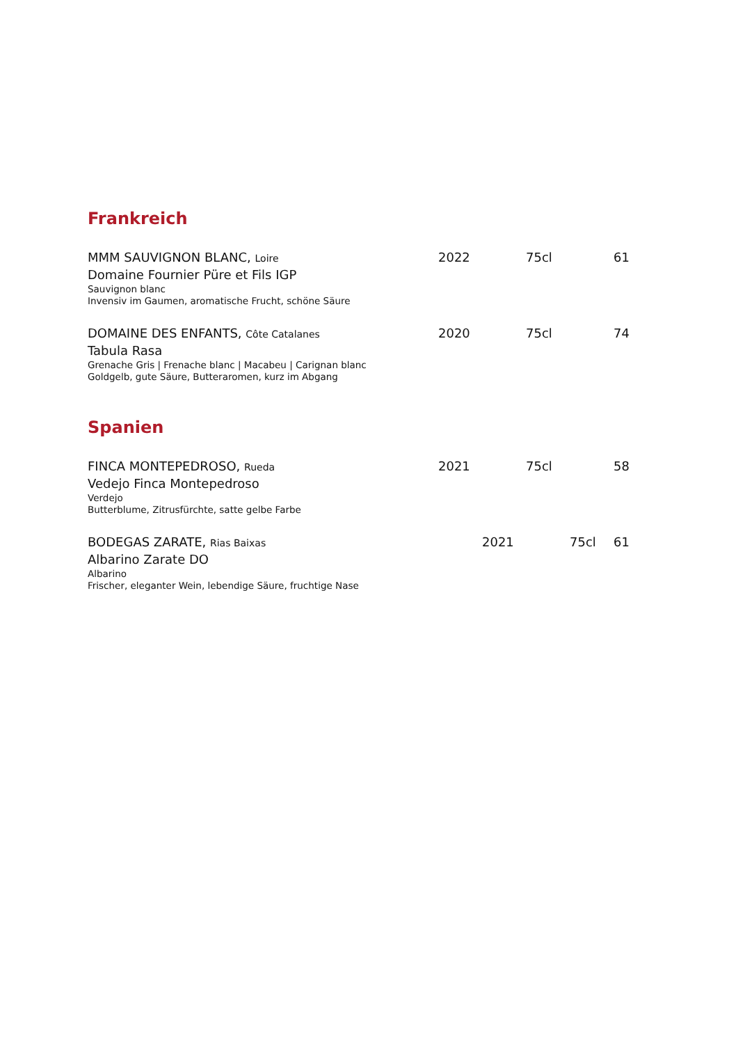Frankreich
MMM SAUVIGNON BLANC, Loire 2022 75cl 61
Domaine Fournier Püre et Fils IGP
Sauvignon blanc
Invensiv im Gaumen, aromatische Frucht, schöne Säure
DOMAINE DES ENFANTS, Côte Catalanes 2020 75cl 74
Tabula Rasa
Grenache Gris | Frenache blanc | Macabeu | Carignan blanc
Goldgelb, gute Säure, Butteraromen, kurz im Abgang
Spanien
FINCA MONTEPEDROSO, Rueda 2021 75cl 58
Vedejo Finca Montepedroso
Verdejo
Butterblume, Zitrusfürchte, satte gelbe Farbe
BODEGAS ZARATE, Rias Baixas 2021 75cl 61
Albarino Zarate DO
Albarino
Frischer, eleganter Wein, lebendige Säure, fruchtige Nase